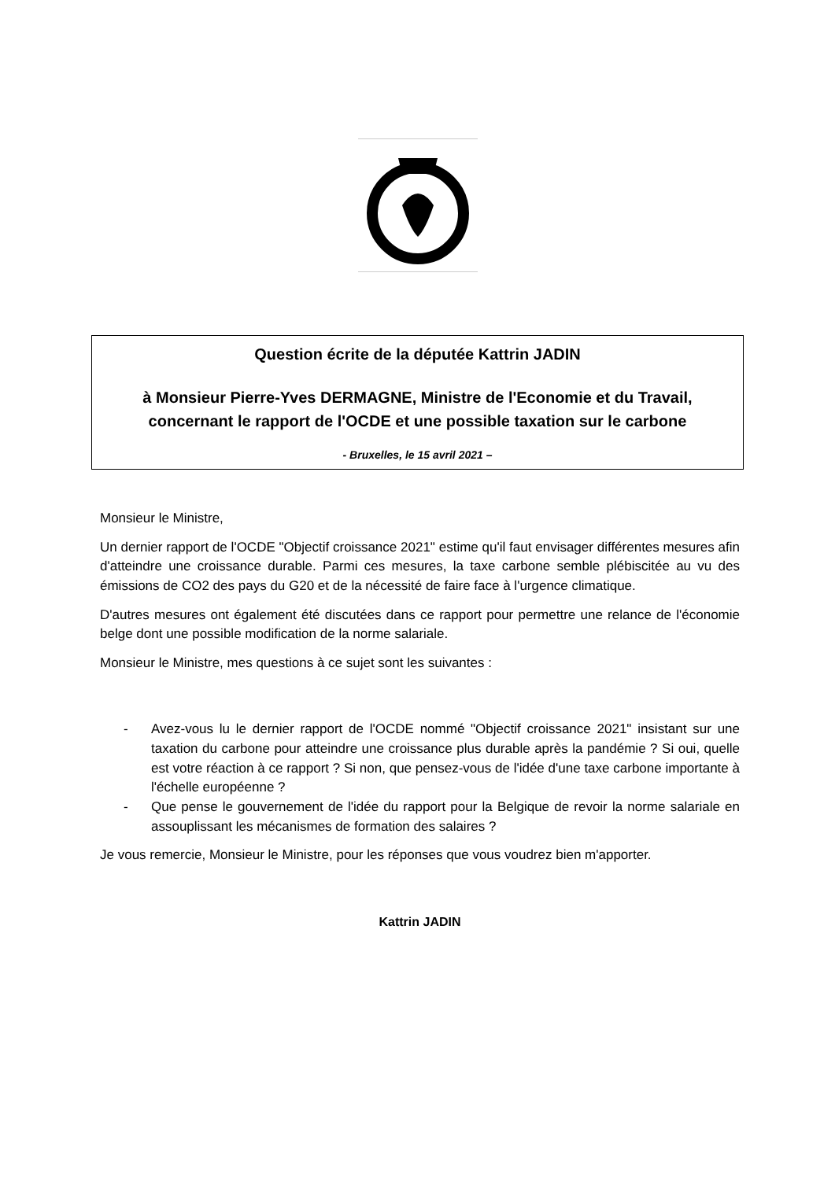Question écrite de la députée Kattrin JADIN
à Monsieur Pierre-Yves DERMAGNE, Ministre de l'Economie et du Travail, concernant le rapport de l'OCDE et une possible taxation sur le carbone
- Bruxelles, le 15 avril 2021 –
Monsieur le Ministre,
Un dernier rapport de l'OCDE "Objectif croissance 2021" estime qu'il faut envisager différentes mesures afin d'atteindre une croissance durable. Parmi ces mesures, la taxe carbone semble plébiscitée au vu des émissions de CO2 des pays du G20 et de la nécessité de faire face à l'urgence climatique.
D'autres mesures ont également été discutées dans ce rapport pour permettre une relance de l'économie belge dont une possible modification de la norme salariale.
Monsieur le Ministre, mes questions à ce sujet sont les suivantes :
- Avez-vous lu le dernier rapport de l'OCDE nommé "Objectif croissance 2021" insistant sur une taxation du carbone pour atteindre une croissance plus durable après la pandémie ? Si oui, quelle est votre réaction à ce rapport ? Si non, que pensez-vous de l'idée d'une taxe carbone importante à l'échelle européenne ?
- Que pense le gouvernement de l'idée du rapport pour la Belgique de revoir la norme salariale en assouplissant les mécanismes de formation des salaires ?
Je vous remercie, Monsieur le Ministre, pour les réponses que vous voudrez bien m'apporter.
Kattrin JADIN